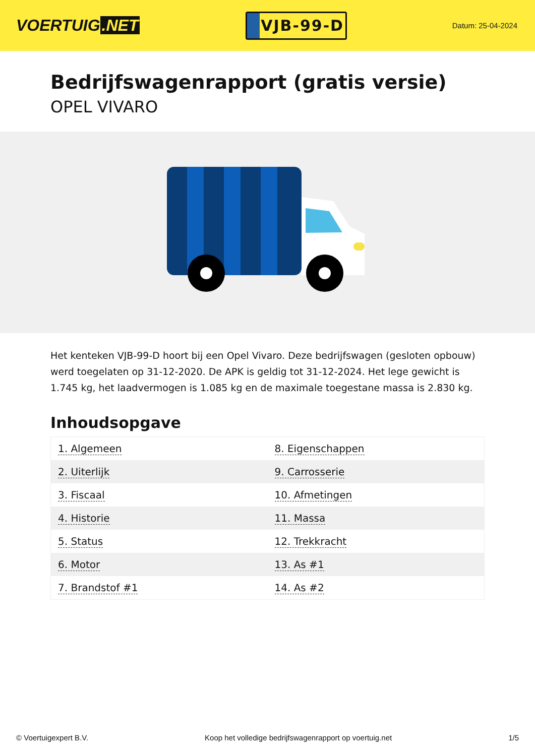VOERTUIG.NET
VJB-99-D
Datum: 25-04-2024
Bedrijfswagenrapport (gratis versie)
OPEL VIVARO
Het kenteken VJB-99-D hoort bij een Opel Vivaro. Deze bedrijfswagen (gesloten opbouw) werd toegelaten op 31-12-2020. De APK is geldig tot 31-12-2024. Het lege gewicht is 1.745 kg, het laadvermogen is 1.085 kg en de maximale toegestane massa is 2.830 kg.
Inhoudsopgave
| 1. Algemeen | 8. Eigenschappen |
| 2. Uiterlijk | 9. Carrosserie |
| 3. Fiscaal | 10. Afmetingen |
| 4. Historie | 11. Massa |
| 5. Status | 12. Trekkracht |
| 6. Motor | 13. As #1 |
| 7. Brandstof #1 | 14. As #2 |
© Voertuigexpert B.V. Koop het volledige bedrijfswagenrapport op voertuig.net 1/5